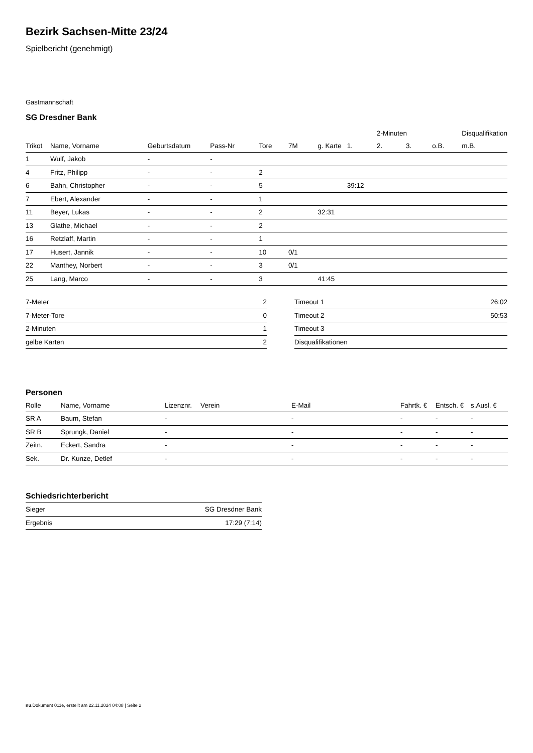Bezirk Sachsen-Mitte 23/24
Spielbericht (genehmigt)
Gastmannschaft
SG Dresdner Bank
| | | | | | | | | 2-Minuten | | | Disqualifikation |
| --- | --- | --- | --- | --- | --- | --- | --- | --- | --- | --- | --- |
| Trikot | Name, Vorname | Geburtsdatum | Pass-Nr | Tore | 7M | g. Karte | 1. | 2. | 3. | o.B. | m.B. |
| 1 | Wulf, Jakob | - | - | | | | | | | | |
| 4 | Fritz, Philipp | - | - | 2 | | | | | | | |
| 6 | Bahn, Christopher | - | - | 5 | | | 39:12 | | | | |
| 7 | Ebert, Alexander | - | - | 1 | | | | | | | |
| 11 | Beyer, Lukas | - | - | 2 | | 32:31 | | | | | |
| 13 | Glathe, Michael | - | - | 2 | | | | | | | |
| 16 | Retzlaff, Martin | - | - | 1 | | | | | | | |
| 17 | Husert, Jannik | - | - | 10 | 0/1 | | | | | | |
| 22 | Manthey, Norbert | - | - | 3 | 0/1 | | | | | | |
| 25 | Lang, Marco | - | - | 3 | | 41:45 | | | | | |
| 7-Meter | 2 |
| 7-Meter-Tore | 0 |
| 2-Minuten | 1 |
| gelbe Karten | 2 |
| Timeout 1 | 26:02 |
| Timeout 2 | 50:53 |
| Timeout 3 | |
| Disqualifikationen | |
Personen
| Rolle | Name, Vorname | Lizenznr. | Verein | E-Mail | Fahrtk. € | Entsch. € | s.Ausl. € |
| --- | --- | --- | --- | --- | --- | --- | --- |
| SR A | Baum, Stefan | - | | - | - | - | - |
| SR B | Sprungk, Daniel | - | | - | - | - | - |
| Zeitn. | Eckert, Sandra | - | | - | - | - | - |
| Sek. | Dr. Kunze, Detlef | - | | - | - | - | - |
Schiedsrichterbericht
| Sieger | SG Dresdner Bank |
| Ergebnis | 17:29 (7:14) |
nu.Dokument 011e, erstellt am 22.11.2024 04:08 | Seite 2